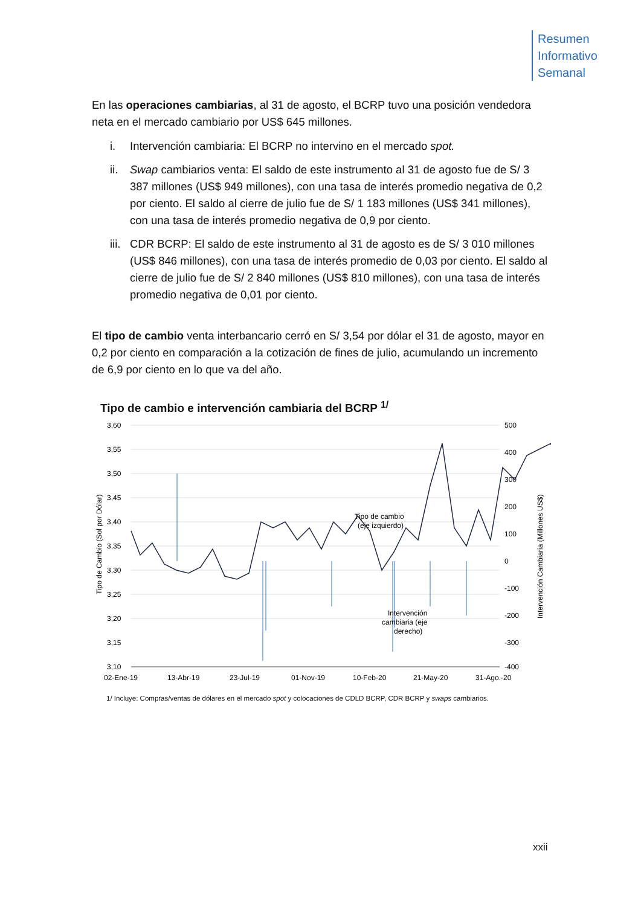Resumen
Informativo
Semanal
En las operaciones cambiarias, al 31 de agosto, el BCRP tuvo una posición vendedora neta en el mercado cambiario por US$ 645 millones.
i. Intervención cambiaria: El BCRP no intervino en el mercado spot.
ii. Swap cambiarios venta: El saldo de este instrumento al 31 de agosto fue de S/ 3 387 millones (US$ 949 millones), con una tasa de interés promedio negativa de 0,2 por ciento. El saldo al cierre de julio fue de S/ 1 183 millones (US$ 341 millones), con una tasa de interés promedio negativa de 0,9 por ciento.
iii. CDR BCRP: El saldo de este instrumento al 31 de agosto es de S/ 3 010 millones (US$ 846 millones), con una tasa de interés promedio de 0,03 por ciento. El saldo al cierre de julio fue de S/ 2 840 millones (US$ 810 millones), con una tasa de interés promedio negativa de 0,01 por ciento.
El tipo de cambio venta interbancario cerró en S/ 3,54 por dólar el 31 de agosto, mayor en 0,2 por ciento en comparación a la cotización de fines de julio, acumulando un incremento de 6,9 por ciento en lo que va del año.
Tipo de cambio e intervención cambiaria del BCRP <sup>1/</sup>
3,60
3,55
3,50
3,45
3,40
3,35
3,30
3,25
3,20
3,15
3,10
500
400
300
200
100
0
-100
-200
-300
-400
Tipo de Cambio (Sol por Dólar)
Intervención Cambiaria (Millones US$)
Tipo de cambio
(eje izquierdo)
Intervención
cambiaria (eje
derecho)
02-Ene-19
13-Abr-19
23-Jul-19
01-Nov-19
10-Feb-20
21-May-20
31-Ago.-20
1/ Incluye: Compras/ventas de dólares en el mercado spot y colocaciones de CDLD BCRP, CDR BCRP y swaps cambiarios.
xxii